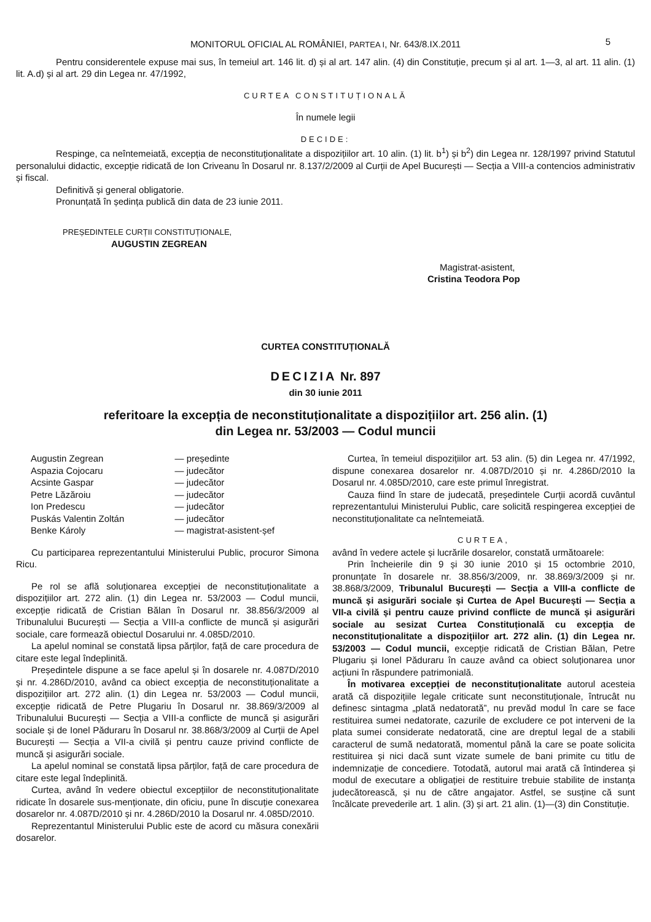MONITORUL OFICIAL AL ROMÂNIEI, PARTEA I, Nr. 643/8.IX.2011 5
Pentru considerentele expuse mai sus, în temeiul art. 146 lit. d) și al art. 147 alin. (4) din Constituție, precum și al art. 1—3, al art. 11 alin. (1) lit. A.d) și al art. 29 din Legea nr. 47/1992,
CURTEA CONSTITUȚIONALĂ
În numele legii
DECIDE:
Respinge, ca neîntemeiată, excepția de neconstituționalitate a dispozițiilor art. 10 alin. (1) lit. b<sup>1</sup>) și b<sup>2</sup>) din Legea nr. 128/1997 privind Statutul personalului didactic, excepție ridicată de Ion Criveanu în Dosarul nr. 8.137/2/2009 al Curții de Apel București — Secția a VIII-a contencios administrativ și fiscal.
Definitivă și general obligatorie.
Pronunțată în ședința publică din data de 23 iunie 2011.
PREȘEDINTELE CURȚII CONSTITUȚIONALE,
AUGUSTIN ZEGREAN
Magistrat-asistent,
Cristina Teodora Pop
CURTEA CONSTITUȚIONALĂ
DECIZIA Nr. 897
din 30 iunie 2011
referitoare la excepția de neconstituționalitate a dispozițiilor art. 256 alin. (1)
din Legea nr. 53/2003 — Codul muncii
| Augustin Zegrean | — președinte |
| Aspazia Cojocaru | — judecător |
| Acsinte Gaspar | — judecător |
| Petre Lăzăroiu | — judecător |
| Ion Predescu | — judecător |
| Puskás Valentin Zoltán | — judecător |
| Benke Károly | — magistrat-asistent-șef |
Cu participarea reprezentantului Ministerului Public, procuror Simona Ricu.
Pe rol se află soluționarea excepției de neconstituționalitate a dispozițiilor art. 272 alin. (1) din Legea nr. 53/2003 — Codul muncii, excepție ridicată de Cristian Bălan în Dosarul nr. 38.856/3/2009 al Tribunalului București — Secția a VIII-a conflicte de muncă și asigurări sociale, care formează obiectul Dosarului nr. 4.085D/2010.
La apelul nominal se constată lipsa părților, față de care procedura de citare este legal îndeplinită.
Președintele dispune a se face apelul și în dosarele nr. 4.087D/2010 și nr. 4.286D/2010, având ca obiect excepția de neconstituționalitate a dispozițiilor art. 272 alin. (1) din Legea nr. 53/2003 — Codul muncii, excepție ridicată de Petre Plugariu în Dosarul nr. 38.869/3/2009 al Tribunalului București — Secția a VIII-a conflicte de muncă și asigurări sociale și de Ionel Păduraru în Dosarul nr. 38.868/3/2009 al Curții de Apel București — Secția a VII-a civilă și pentru cauze privind conflicte de muncă și asigurări sociale.
La apelul nominal se constată lipsa părților, față de care procedura de citare este legal îndeplinită.
Curtea, având în vedere obiectul excepțiilor de neconstituționalitate ridicate în dosarele sus-menționate, din oficiu, pune în discuție conexarea dosarelor nr. 4.087D/2010 și nr. 4.286D/2010 la Dosarul nr. 4.085D/2010.
Reprezentantul Ministerului Public este de acord cu măsura conexării dosarelor.
Curtea, în temeiul dispozițiilor art. 53 alin. (5) din Legea nr. 47/1992, dispune conexarea dosarelor nr. 4.087D/2010 și nr. 4.286D/2010 la Dosarul nr. 4.085D/2010, care este primul înregistrat.
Cauza fiind în stare de judecată, președintele Curții acordă cuvântul reprezentantului Ministerului Public, care solicită respingerea excepției de neconstituționalitate ca neîntemeiată.
CURTEA,
având în vedere actele și lucrările dosarelor, constată următoarele:
Prin încheierile din 9 și 30 iunie 2010 și 15 octombrie 2010, pronunțate în dosarele nr. 38.856/3/2009, nr. 38.869/3/2009 și nr. 38.868/3/2009, Tribunalul București — Secția a VIII-a conflicte de muncă și asigurări sociale și Curtea de Apel București — Secția a VII-a civilă și pentru cauze privind conflicte de muncă și asigurări sociale au sesizat Curtea Constituțională cu excepția de neconstituționalitate a dispozițiilor art. 272 alin. (1) din Legea nr. 53/2003 — Codul muncii, excepție ridicată de Cristian Bălan, Petre Plugariu și Ionel Păduraru în cauze având ca obiect soluționarea unor acțiuni în răspundere patrimonială.
În motivarea excepției de neconstituționalitate autorul acesteia arată că dispozițiile legale criticate sunt neconstituționale, întrucât nu definesc sintagma „plată nedatorată”, nu prevăd modul în care se face restituirea sumei nedatorate, cazurile de excludere ce pot interveni de la plata sumei considerate nedatorată, cine are dreptul legal de a stabili caracterul de sumă nedatorată, momentul până la care se poate solicita restituirea și nici dacă sunt vizate sumele de bani primite cu titlu de indemnizație de concediere. Totodată, autorul mai arată că întinderea și modul de executare a obligației de restituire trebuie stabilite de instanța judecătorească, și nu de către angajator. Astfel, se susține că sunt încălcate prevederile art. 1 alin. (3) și art. 21 alin. (1)—(3) din Constituție.